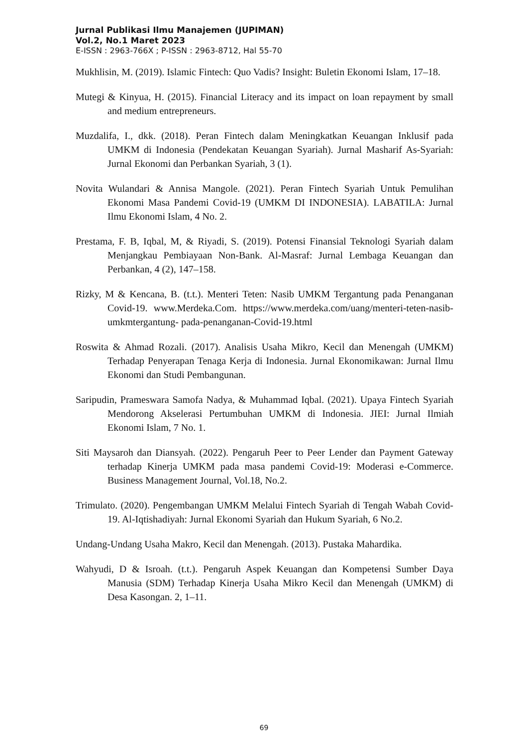Jurnal Publikasi Ilmu Manajemen (JUPIMAN)
Vol.2, No.1 Maret 2023
E-ISSN : 2963-766X ; P-ISSN : 2963-8712, Hal 55-70
Mukhlisin, M. (2019). Islamic Fintech: Quo Vadis? Insight: Buletin Ekonomi Islam, 17–18.
Mutegi & Kinyua, H. (2015). Financial Literacy and its impact on loan repayment by small and medium entrepreneurs.
Muzdalifa, I., dkk. (2018). Peran Fintech dalam Meningkatkan Keuangan Inklusif pada UMKM di Indonesia (Pendekatan Keuangan Syariah). Jurnal Masharif As-Syariah: Jurnal Ekonomi dan Perbankan Syariah, 3 (1).
Novita Wulandari & Annisa Mangole. (2021). Peran Fintech Syariah Untuk Pemulihan Ekonomi Masa Pandemi Covid-19 (UMKM DI INDONESIA). LABATILA: Jurnal Ilmu Ekonomi Islam, 4 No. 2.
Prestama, F. B, Iqbal, M, & Riyadi, S. (2019). Potensi Finansial Teknologi Syariah dalam Menjangkau Pembiayaan Non-Bank. Al-Masraf: Jurnal Lembaga Keuangan dan Perbankan, 4 (2), 147–158.
Rizky, M & Kencana, B. (t.t.). Menteri Teten: Nasib UMKM Tergantung pada Penanganan Covid-19. www.Merdeka.Com. https://www.merdeka.com/uang/menteri-teten-nasib-umkmtergantung- pada-penanganan-Covid-19.html
Roswita & Ahmad Rozali. (2017). Analisis Usaha Mikro, Kecil dan Menengah (UMKM) Terhadap Penyerapan Tenaga Kerja di Indonesia. Jurnal Ekonomikawan: Jurnal Ilmu Ekonomi dan Studi Pembangunan.
Saripudin, Prameswara Samofa Nadya, & Muhammad Iqbal. (2021). Upaya Fintech Syariah Mendorong Akselerasi Pertumbuhan UMKM di Indonesia. JIEI: Jurnal Ilmiah Ekonomi Islam, 7 No. 1.
Siti Maysaroh dan Diansyah. (2022). Pengaruh Peer to Peer Lender dan Payment Gateway terhadap Kinerja UMKM pada masa pandemi Covid-19: Moderasi e-Commerce. Business Management Journal, Vol.18, No.2.
Trimulato. (2020). Pengembangan UMKM Melalui Fintech Syariah di Tengah Wabah Covid-19. Al-Iqtishadiyah: Jurnal Ekonomi Syariah dan Hukum Syariah, 6 No.2.
Undang-Undang Usaha Makro, Kecil dan Menengah. (2013). Pustaka Mahardika.
Wahyudi, D & Isroah. (t.t.). Pengaruh Aspek Keuangan dan Kompetensi Sumber Daya Manusia (SDM) Terhadap Kinerja Usaha Mikro Kecil dan Menengah (UMKM) di Desa Kasongan. 2, 1–11.
69